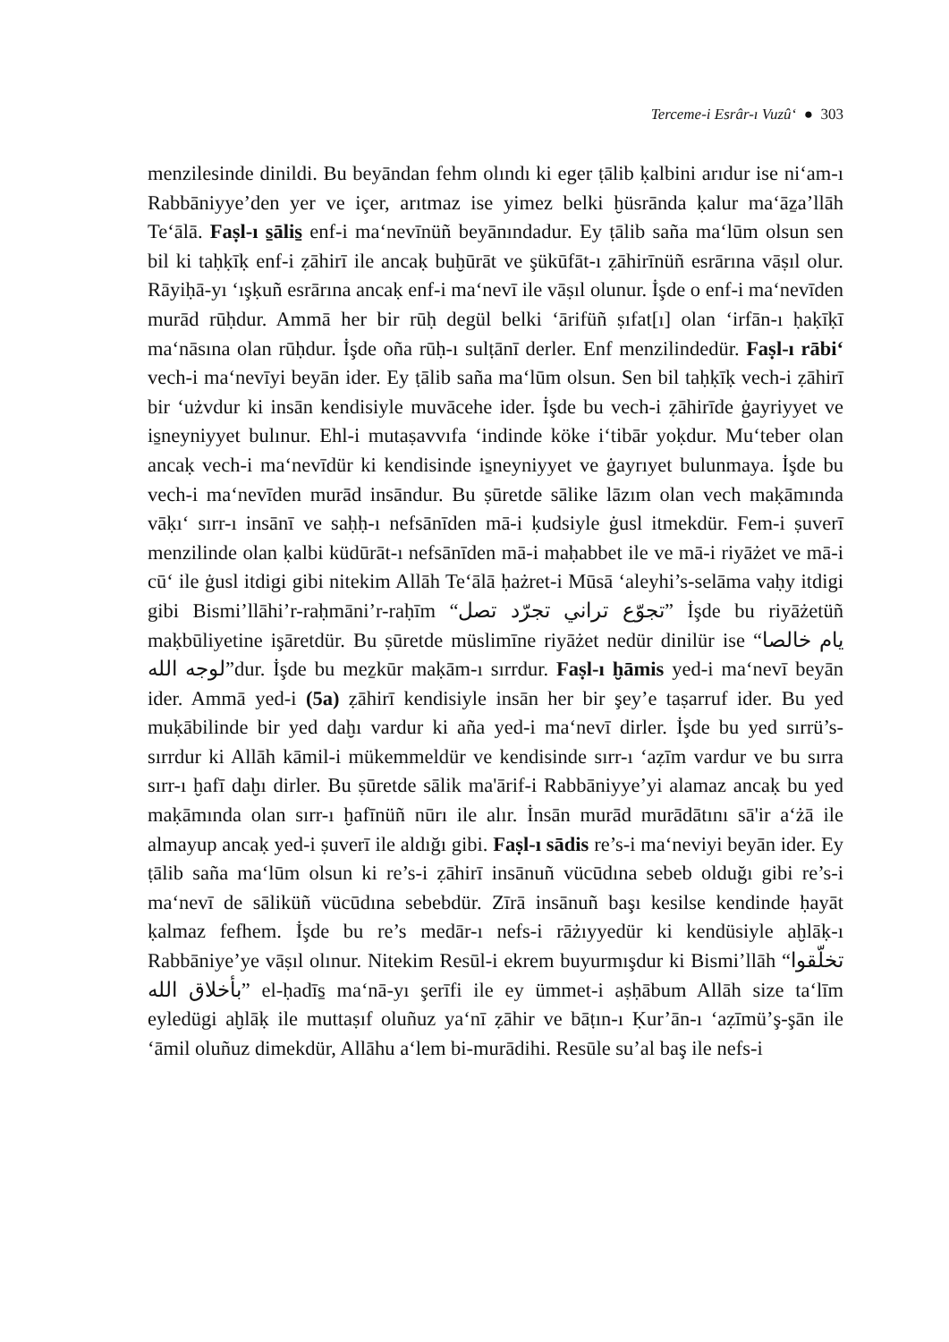Terceme-i Esrâr-ı Vuzû‘ ● 303
menzilesinde dinildi. Bu beyāndan fehm olındı ki eger ṭālib ḳalbini arıdur ise ni‘am-ı Rabbāniyye’den yer ve içer, arıtmaz ise yimez belki ḫüsrānda ḳalur ma‘āẕa’llāh Te‘ālā. Faṣl-ı s̱ālis̱ enf-i ma‘nevīnüñ beyānındadur. Ey ṭālib saña ma‘lūm olsun sen bil ki taḥḳīḳ enf-i ẓāhirī ile ancaḳ buḫūrāt ve şükūfāt-ı ẓāhirīnüñ esrārına vāṣıl olur. Rāyiḥā-yı ‘ışḳuñ esrārına ancaḳ enf-i ma‘nevī ile vāṣıl olunur. İşde o enf-i ma‘nevīden murād rūḥdur. Ammā her bir rūḥ degül belki ‘ārifüñ ṣıfat[ı] olan ‘irfān-ı ḥaḳīḳī ma‘nāsına olan rūḥdur. İşde oña rūḥ-ı sulṭānī derler. Enf menzilindedür. Faṣl-ı rābi‘ vech-i ma‘nevīyi beyān ider. Ey ṭālib saña ma‘lūm olsun. Sen bil taḥḳīḳ vech-i ẓāhirī bir ‘użvdur ki insān kendisiyle muvācehe ider. İşde bu vech-i ẓāhirīde ġayriyyet ve is̱neyniyyet bulınur. Ehl-i mutaṣavvıfa ‘indinde köke i‘tibār yoḳdur. Mu‘teber olan ancaḳ vech-i ma‘nevīdür ki kendisinde is̱neyniyyet ve ġayrıyet bulunmaya. İşde bu vech-i ma‘nevīden murād insāndur. Bu ṣūretde sālike lāzım olan vech maḳāmında vāḳı‘ sırr-ı insānī ve saḥḥ-ı nefsānīden mā-i ḳudsiyle ġusl itmekdür. Fem-i ṣuverī menzilinde olan ḳalbi küdūrāt-ı nefsānīden mā-i maḥabbet ile ve mā-i riyāżet ve mā-i cū‘ ile ġusl itdigi gibi nitekim Allāh Te‘ālā ḥażret-i Mūsā ‘aleyhi’s-selāma vaḥy itdigi gibi Bismi’llāhi’r-raḥmāni’r-raḥīm “تجوّع تراني تجرّد تصل” İşde bu riyāżetüñ maḳbūliyetine işāretdür. Bu ṣūretde müslimīne riyāżet nedür dinilür ise “يام خالصا لوجه الله”dur. İşde bu meẕkūr maḳām-ı sırrdur. Faṣl-ı ḫāmis yed-i ma‘nevī beyān ider. Ammā yed-i (5a) ẓāhirī kendisiyle insān her bir şey’e taṣarruf ider. Bu yed muḳābilinde bir yed daḫı vardur ki aña yed-i ma‘nevī dirler. İşde bu yed sırrü’s-sırrdur ki Allāh kāmil-i mükemmeldür ve kendisinde sırr-ı ‘aẓīm vardur ve bu sırra sırr-ı ḫafī daḫı dirler. Bu ṣūretde sālik ma'ārif-i Rabbāniyye’yi alamaz ancaḳ bu yed maḳāmında olan sırr-ı ḫafīnüñ nūrı ile alır. İnsān murād murādātını sā'ir a‘żā ile almayup ancaḳ yed-i ṣuverī ile aldığı gibi. Faṣl-ı sādis re’s-i ma‘neviyi beyān ider. Ey ṭālib saña ma‘lūm olsun ki re’s-i ẓāhirī insānuñ vücūdına sebeb olduğı gibi re’s-i ma‘nevī de sāliküñ vücūdına sebebdür. Zīrā insānuñ başı kesilse kendinde ḥayāt ḳalmaz fefhem. İşde bu re’s medār-ı nefs-i rāżıyyedür ki kendüsiyle aḫlāḳ-ı Rabbāniye’ye vāṣıl olınur. Nitekim Resūl-i ekrem buyurmışdur ki Bismi’llāh “تخلّقوا بأخلاق الله” el-ḥadīs̱ ma‘nā-yı şerīfi ile ey ümmet-i aṣḥābum Allāh size ta‘līm eyledügi aḫlāḳ ile muttaṣıf oluñuz ya‘nī ẓāhir ve bāṭın-ı Ḳur’ān-ı ‘aẓīmü’ş-şān ile ‘āmil oluñuz dimekdür, Allāhu a‘lem bi-murādihi. Resūle su’al baş ile nefs-i